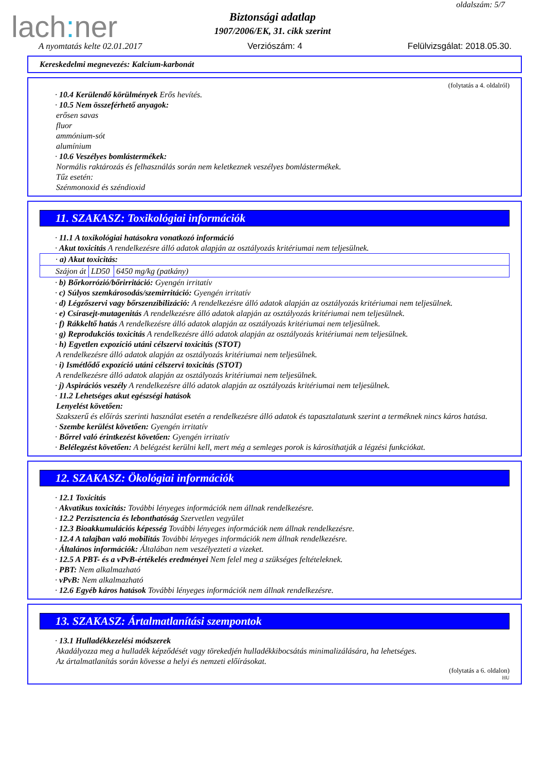lach: ner
oldalszám: 5/7
Biztonsági adatlap
1907/2006/EK, 31. cikk szerint
A nyomtatás kelte 02.01.2017 Verziószám: 4 Felülvizsgálat: 2018.05.30.
Kereskedelmi megnevezés: Kalcium-karbonát
(folytatás a 4. oldalról)
· 10.4 Kerülendő körülmények Erős hevítés.
· 10.5 Nem összeférhető anyagok:
erősen savas
fluor
ammónium-sót
alumínium
· 10.6 Veszélyes bomlástermékek:
Normális raktározás és felhasználás során nem keletkeznek veszélyes bomlástermékek.
Tűz esetén:
Szénmonoxid és széndioxid
11. SZAKASZ: Toxikológiai információk
· 11.1 A toxikológiai hatásokra vonatkozó információ
· Akut toxicitás A rendelkezésre álló adatok alapján az osztályozás kritériumai nem teljesülnek.
| · a) Akut toxicitás: | | |
| Szájon át | LD50 | 6450 mg/kg (patkány) |
· b) Bőrkorrózió/bőrirritáció: Gyengén irritatív
· c) Súlyos szemkárosodás/szemirritáció: Gyengén irritatív
· d) Légzőszervi vagy bőrszenzibilizáció: A rendelkezésre álló adatok alapján az osztályozás kritériumai nem teljesülnek.
· e) Csírasejt-mutagenitás A rendelkezésre álló adatok alapján az osztályozás kritériumai nem teljesülnek.
· f) Rákkeltő hatás A rendelkezésre álló adatok alapján az osztályozás kritériumai nem teljesülnek.
· g) Reprodukciós toxicitás A rendelkezésre álló adatok alapján az osztályozás kritériumai nem teljesülnek.
· h) Egyetlen expozíció utáni célszervi toxicitás (STOT)
A rendelkezésre álló adatok alapján az osztályozás kritériumai nem teljesülnek.
· i) Ismétlődő expozíció utáni célszervi toxicitás (STOT)
A rendelkezésre álló adatok alapján az osztályozás kritériumai nem teljesülnek.
· j) Aspirációs veszély A rendelkezésre álló adatok alapján az osztályozás kritériumai nem teljesülnek.
· 11.2 Lehetséges akut egészségi hatások
Lenyelést követően:
Szakszerű és előírás szerinti használat esetén a rendelkezésre álló adatok és tapasztalatunk szerint a terméknek nincs káros hatása.
· Szembe kerülést követően: Gyengén irritatív
· Bőrrel való érintkezést követően: Gyengén irritatív
· Belélegzést követően: A belégzést kerülni kell, mert még a semleges porok is károsíthatják a légzési funkciókat.
12. SZAKASZ: Ökológiai információk
· 12.1 Toxicitás
· Akvatikus toxicitás: További lényeges információk nem állnak rendelkezésre.
· 12.2 Perzisztencia és lebonthatóság Szervetlen vegyület
· 12.3 Bioakkumulációs képesség További lényeges információk nem állnak rendelkezésre.
· 12.4 A talajban való mobilitás További lényeges információk nem állnak rendelkezésre.
· Általános információk: Általában nem veszélyezteti a vizeket.
· 12.5 A PBT- és a vPvB-értékelés eredményei Nem felel meg a szükséges feltételeknek.
· PBT: Nem alkalmazható
· vPvB: Nem alkalmazható
· 12.6 Egyéb káros hatások További lényeges információk nem állnak rendelkezésre.
13. SZAKASZ: Ártalmatlanítási szempontok
· 13.1 Hulladékkezelési módszerek
Akadályozza meg a hulladék képződését vagy törekedjén hulladékkibocsátás minimalizálására, ha lehetséges.
Az ártalmatlanítás során kövesse a helyi és nemzeti előírásokat.
(folytatás a 6. oldalon)
HU